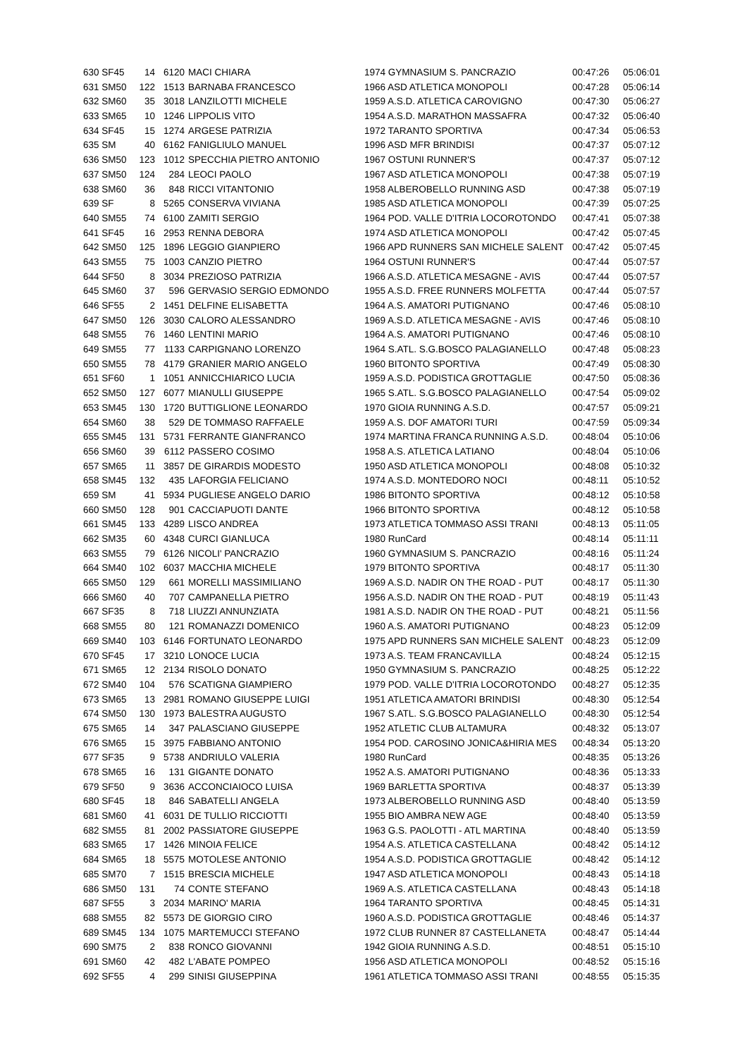| 630 SF45 | 14 | 6120 | MACI CHIARA | 1974 GYMNASIUM S. PANCRAZIO | 00:47:26 | 05:06:01 |
| 631 SM50 | 122 | 1513 | BARNABA FRANCESCO | 1966 ASD ATLETICA MONOPOLI | 00:47:28 | 05:06:14 |
| 632 SM60 | 35 | 3018 | LANZILOTTI MICHELE | 1959 A.S.D. ATLETICA CAROVIGNO | 00:47:30 | 05:06:27 |
| 633 SM65 | 10 | 1246 | LIPPOLIS VITO | 1954 A.S.D. MARATHON MASSAFRA | 00:47:32 | 05:06:40 |
| 634 SF45 | 15 | 1274 | ARGESE PATRIZIA | 1972 TARANTO SPORTIVA | 00:47:34 | 05:06:53 |
| 635 SM | 40 | 6162 | FANIGLIULO MANUEL | 1996 ASD MFR BRINDISI | 00:47:37 | 05:07:12 |
| 636 SM50 | 123 | 1012 | SPECCHIA PIETRO ANTONIO | 1967 OSTUNI RUNNER'S | 00:47:37 | 05:07:12 |
| 637 SM50 | 124 | 284 | LEOCI PAOLO | 1967 ASD ATLETICA MONOPOLI | 00:47:38 | 05:07:19 |
| 638 SM60 | 36 | 848 | RICCI VITANTONIO | 1958 ALBEROBELLO RUNNING ASD | 00:47:38 | 05:07:19 |
| 639 SF | 8 | 5265 | CONSERVA VIVIANA | 1985 ASD ATLETICA MONOPOLI | 00:47:39 | 05:07:25 |
| 640 SM55 | 74 | 6100 | ZAMITI SERGIO | 1964 POD. VALLE D'ITRIA LOCOROTONDO | 00:47:41 | 05:07:38 |
| 641 SF45 | 16 | 2953 | RENNA DEBORA | 1974 ASD ATLETICA MONOPOLI | 00:47:42 | 05:07:45 |
| 642 SM50 | 125 | 1896 | LEGGIO GIANPIERO | 1966 APD RUNNERS SAN MICHELE SALENT | 00:47:42 | 05:07:45 |
| 643 SM55 | 75 | 1003 | CANZIO PIETRO | 1964 OSTUNI RUNNER'S | 00:47:44 | 05:07:57 |
| 644 SF50 | 8 | 3034 | PREZIOSO PATRIZIA | 1966 A.S.D. ATLETICA MESAGNE - AVIS | 00:47:44 | 05:07:57 |
| 645 SM60 | 37 | 596 | GERVASIO SERGIO EDMONDO | 1955 A.S.D. FREE RUNNERS MOLFETTA | 00:47:44 | 05:07:57 |
| 646 SF55 | 2 | 1451 | DELFINE ELISABETTA | 1964 A.S. AMATORI PUTIGNANO | 00:47:46 | 05:08:10 |
| 647 SM50 | 126 | 3030 | CALORO ALESSANDRO | 1969 A.S.D. ATLETICA MESAGNE - AVIS | 00:47:46 | 05:08:10 |
| 648 SM55 | 76 | 1460 | LENTINI MARIO | 1964 A.S. AMATORI PUTIGNANO | 00:47:46 | 05:08:10 |
| 649 SM55 | 77 | 1133 | CARPIGNANO LORENZO | 1964 S.ATL. S.G.BOSCO PALAGIANELLO | 00:47:48 | 05:08:23 |
| 650 SM55 | 78 | 4179 | GRANIER MARIO ANGELO | 1960 BITONTO SPORTIVA | 00:47:49 | 05:08:30 |
| 651 SF60 | 1 | 1051 | ANNICCHIARICO LUCIA | 1959 A.S.D. PODISTICA GROTTAGLIE | 00:47:50 | 05:08:36 |
| 652 SM50 | 127 | 6077 | MIANULLI GIUSEPPE | 1965 S.ATL. S.G.BOSCO PALAGIANELLO | 00:47:54 | 05:09:02 |
| 653 SM45 | 130 | 1720 | BUTTIGLIONE LEONARDO | 1970 GIOIA RUNNING A.S.D. | 00:47:57 | 05:09:21 |
| 654 SM60 | 38 | 529 | DE TOMMASO RAFFAELE | 1959 A.S. DOF AMATORI TURI | 00:47:59 | 05:09:34 |
| 655 SM45 | 131 | 5731 | FERRANTE GIANFRANCO | 1974 MARTINA FRANCA RUNNING A.S.D. | 00:48:04 | 05:10:06 |
| 656 SM60 | 39 | 6112 | PASSERO COSIMO | 1958 A.S. ATLETICA LATIANO | 00:48:04 | 05:10:06 |
| 657 SM65 | 11 | 3857 | DE GIRARDIS MODESTO | 1950 ASD ATLETICA MONOPOLI | 00:48:08 | 05:10:32 |
| 658 SM45 | 132 | 435 | LAFORGIA FELICIANO | 1974 A.S.D. MONTEDORO NOCI | 00:48:11 | 05:10:52 |
| 659 SM | 41 | 5934 | PUGLIESE ANGELO DARIO | 1986 BITONTO SPORTIVA | 00:48:12 | 05:10:58 |
| 660 SM50 | 128 | 901 | CACCIAPUOTI DANTE | 1966 BITONTO SPORTIVA | 00:48:12 | 05:10:58 |
| 661 SM45 | 133 | 4289 | LISCO ANDREA | 1973 ATLETICA TOMMASO ASSI TRANI | 00:48:13 | 05:11:05 |
| 662 SM35 | 60 | 4348 | CURCI GIANLUCA | 1980 RunCard | 00:48:14 | 05:11:11 |
| 663 SM55 | 79 | 6126 | NICOLI' PANCRAZIO | 1960 GYMNASIUM S. PANCRAZIO | 00:48:16 | 05:11:24 |
| 664 SM40 | 102 | 6037 | MACCHIA MICHELE | 1979 BITONTO SPORTIVA | 00:48:17 | 05:11:30 |
| 665 SM50 | 129 | 661 | MORELLI MASSIMILIANO | 1969 A.S.D. NADIR ON THE ROAD - PUT | 00:48:17 | 05:11:30 |
| 666 SM60 | 40 | 707 | CAMPANELLA PIETRO | 1956 A.S.D. NADIR ON THE ROAD - PUT | 00:48:19 | 05:11:43 |
| 667 SF35 | 8 | 718 | LIUZZI ANNUNZIATA | 1981 A.S.D. NADIR ON THE ROAD - PUT | 00:48:21 | 05:11:56 |
| 668 SM55 | 80 | 121 | ROMANAZZI DOMENICO | 1960 A.S. AMATORI PUTIGNANO | 00:48:23 | 05:12:09 |
| 669 SM40 | 103 | 6146 | FORTUNATO LEONARDO | 1975 APD RUNNERS SAN MICHELE SALENT | 00:48:23 | 05:12:09 |
| 670 SF45 | 17 | 3210 | LONOCE LUCIA | 1973 A.S. TEAM FRANCAVILLA | 00:48:24 | 05:12:15 |
| 671 SM65 | 12 | 2134 | RISOLO DONATO | 1950 GYMNASIUM S. PANCRAZIO | 00:48:25 | 05:12:22 |
| 672 SM40 | 104 | 576 | SCATIGNA GIAMPIERO | 1979 POD. VALLE D'ITRIA LOCOROTONDO | 00:48:27 | 05:12:35 |
| 673 SM65 | 13 | 2981 | ROMANO GIUSEPPE LUIGI | 1951 ATLETICA AMATORI BRINDISI | 00:48:30 | 05:12:54 |
| 674 SM50 | 130 | 1973 | BALESTRA AUGUSTO | 1967 S.ATL. S.G.BOSCO PALAGIANELLO | 00:48:30 | 05:12:54 |
| 675 SM65 | 14 | 347 | PALASCIANO GIUSEPPE | 1952 ATLETIC CLUB ALTAMURA | 00:48:32 | 05:13:07 |
| 676 SM65 | 15 | 3975 | FABBIANO ANTONIO | 1954 POD. CAROSINO JONICA&HIRIA MES | 00:48:34 | 05:13:20 |
| 677 SF35 | 9 | 5738 | ANDRIULO VALERIA | 1980 RunCard | 00:48:35 | 05:13:26 |
| 678 SM65 | 16 | 131 | GIGANTE DONATO | 1952 A.S. AMATORI PUTIGNANO | 00:48:36 | 05:13:33 |
| 679 SF50 | 9 | 3636 | ACCONCIAIOCO LUISA | 1969 BARLETTA SPORTIVA | 00:48:37 | 05:13:39 |
| 680 SF45 | 18 | 846 | SABATELLI ANGELA | 1973 ALBEROBELLO RUNNING ASD | 00:48:40 | 05:13:59 |
| 681 SM60 | 41 | 6031 | DE TULLIO RICCIOTTI | 1955 BIO AMBRA NEW AGE | 00:48:40 | 05:13:59 |
| 682 SM55 | 81 | 2002 | PASSIATORE GIUSEPPE | 1963 G.S. PAOLOTTI - ATL MARTINA | 00:48:40 | 05:13:59 |
| 683 SM65 | 17 | 1426 | MINOIA FELICE | 1954 A.S. ATLETICA CASTELLANA | 00:48:42 | 05:14:12 |
| 684 SM65 | 18 | 5575 | MOTOLESE ANTONIO | 1954 A.S.D. PODISTICA GROTTAGLIE | 00:48:42 | 05:14:12 |
| 685 SM70 | 7 | 1515 | BRESCIA MICHELE | 1947 ASD ATLETICA MONOPOLI | 00:48:43 | 05:14:18 |
| 686 SM50 | 131 | 74 | CONTE STEFANO | 1969 A.S. ATLETICA CASTELLANA | 00:48:43 | 05:14:18 |
| 687 SF55 | 3 | 2034 | MARINO' MARIA | 1964 TARANTO SPORTIVA | 00:48:45 | 05:14:31 |
| 688 SM55 | 82 | 5573 | DE GIORGIO CIRO | 1960 A.S.D. PODISTICA GROTTAGLIE | 00:48:46 | 05:14:37 |
| 689 SM45 | 134 | 1075 | MARTEMUCCI STEFANO | 1972 CLUB RUNNER 87 CASTELLANETA | 00:48:47 | 05:14:44 |
| 690 SM75 | 2 | 838 | RONCO GIOVANNI | 1942 GIOIA RUNNING A.S.D. | 00:48:51 | 05:15:10 |
| 691 SM60 | 42 | 482 | L'ABATE POMPEO | 1956 ASD ATLETICA MONOPOLI | 00:48:52 | 05:15:16 |
| 692 SF55 | 4 | 299 | SINISI GIUSEPPINA | 1961 ATLETICA TOMMASO ASSI TRANI | 00:48:55 | 05:15:35 |